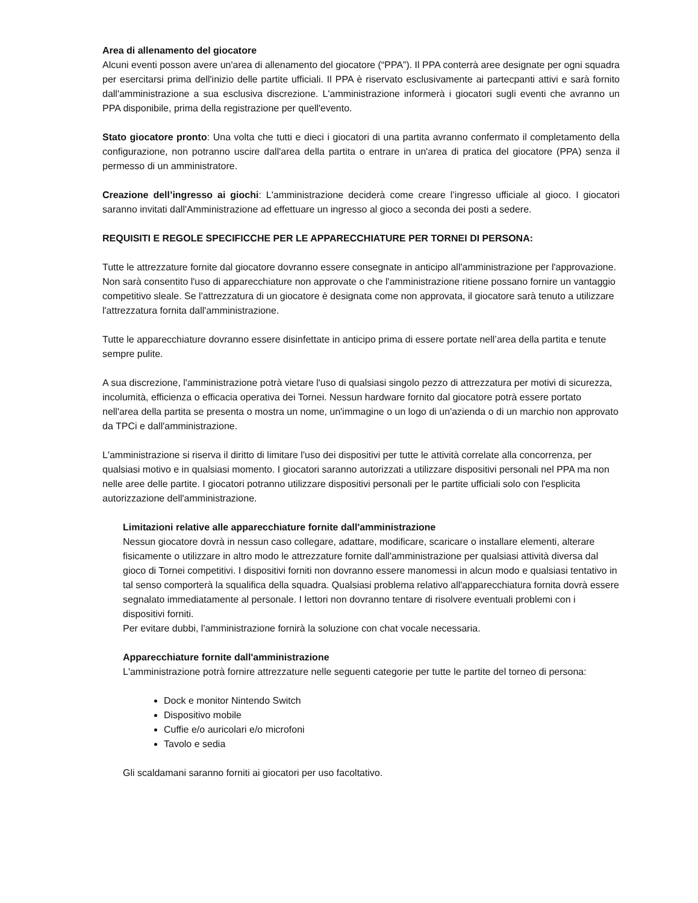Area di allenamento del giocatore
Alcuni eventi posson avere un'area di allenamento del giocatore (“PPA”). Il PPA conterrà aree designate per ogni squadra per esercitarsi prima dell'inizio delle partite ufficiali. Il PPA è riservato esclusivamente ai partecpanti attivi e sarà fornito dall'amministrazione a sua esclusiva discrezione. L'amministrazione informerà i giocatori sugli eventi che avranno un PPA disponibile, prima della registrazione per quell'evento.
Stato giocatore pronto: Una volta che tutti e dieci i giocatori di una partita avranno confermato il completamento della configurazione, non potranno uscire dall'area della partita o entrare in un'area di pratica del giocatore (PPA) senza il permesso di un amministratore.
Creazione dell’ingresso ai giochi: L'amministrazione deciderà come creare l’ingresso ufficiale al gioco. I giocatori saranno invitati dall'Amministrazione ad effettuare un ingresso al gioco a seconda dei posti a sedere.
REQUISITI E REGOLE SPECIFICCHE PER LE APPARECCHIATURE PER TORNEI DI PERSONA:
Tutte le attrezzature fornite dal giocatore dovranno essere consegnate in anticipo all'amministrazione per l'approvazione. Non sarà consentito l'uso di apparecchiature non approvate o che l'amministrazione ritiene possano fornire un vantaggio competitivo sleale. Se l'attrezzatura di un giocatore è designata come non approvata, il giocatore sarà tenuto a utilizzare l'attrezzatura fornita dall'amministrazione.
Tutte le apparecchiature dovranno essere disinfettate in anticipo prima di essere portate nell’area della partita e tenute sempre pulite.
A sua discrezione, l'amministrazione potrà vietare l'uso di qualsiasi singolo pezzo di attrezzatura per motivi di sicurezza, incolumità, efficienza o efficacia operativa dei Tornei. Nessun hardware fornito dal giocatore potrà essere portato nell'area della partita se presenta o mostra un nome, un'immagine o un logo di un'azienda o di un marchio non approvato da TPCi e dall'amministrazione.
L'amministrazione si riserva il diritto di limitare l'uso dei dispositivi per tutte le attività correlate alla concorrenza, per qualsiasi motivo e in qualsiasi momento. I giocatori saranno autorizzati a utilizzare dispositivi personali nel PPA ma non nelle aree delle partite. I giocatori potranno utilizzare dispositivi personali per le partite ufficiali solo con l'esplicita autorizzazione dell'amministrazione.
Limitazioni relative alle apparecchiature fornite dall'amministrazione
Nessun giocatore dovrà in nessun caso collegare, adattare, modificare, scaricare o installare elementi, alterare fisicamente o utilizzare in altro modo le attrezzature fornite dall'amministrazione per qualsiasi attività diversa dal gioco di Tornei competitivi. I dispositivi forniti non dovranno essere manomessi in alcun modo e qualsiasi tentativo in tal senso comporterà la squalifica della squadra. Qualsiasi problema relativo all'apparecchiatura fornita dovrà essere segnalato immediatamente al personale. I lettori non dovranno tentare di risolvere eventuali problemi con i dispositivi forniti.
Per evitare dubbi, l'amministrazione fornirà la soluzione con chat vocale necessaria.
Apparecchiature fornite dall'amministrazione
L'amministrazione potrà fornire attrezzature nelle seguenti categorie per tutte le partite del torneo di persona:
Dock e monitor Nintendo Switch
Dispositivo mobile
Cuffie e/o auricolari e/o microfoni
Tavolo e sedia
Gli scaldamani saranno forniti ai giocatori per uso facoltativo.